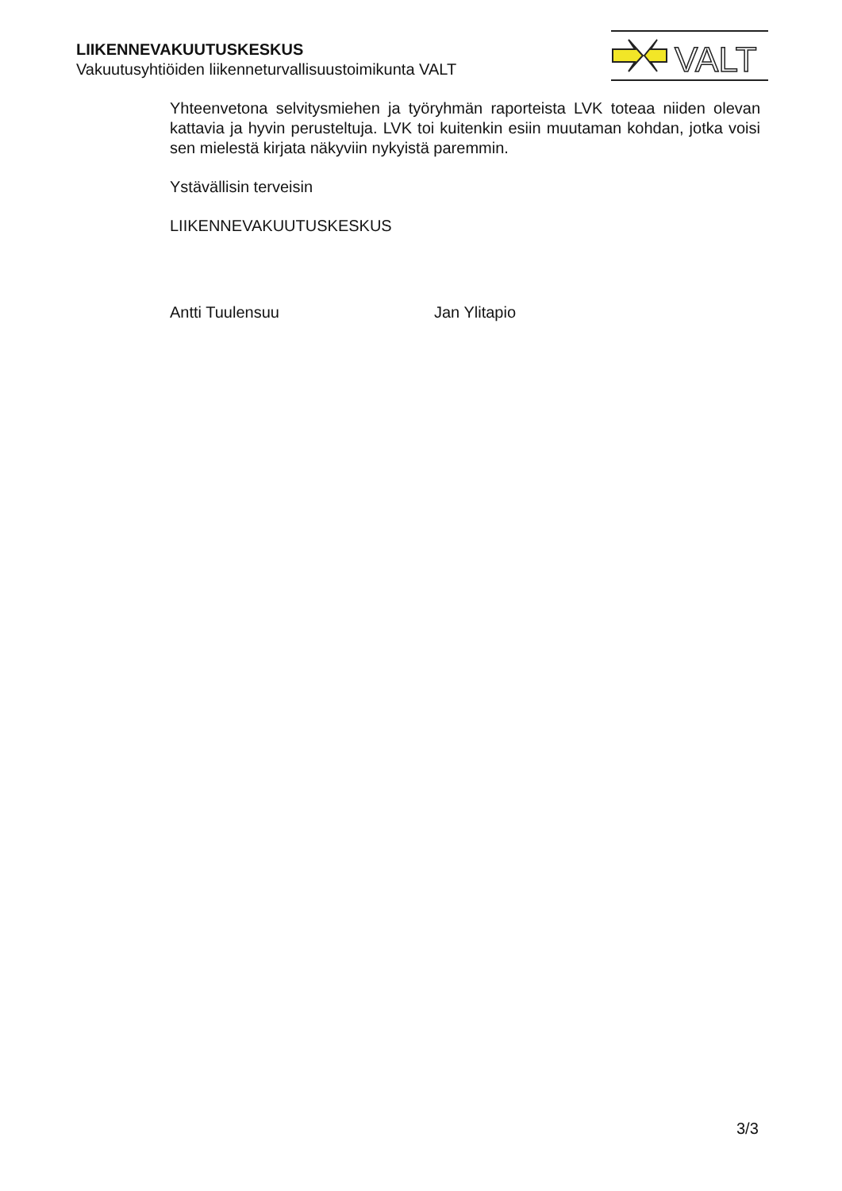LIIKENNEVAKUUTUSKESKUS
Vakuutusyhtiöiden liikenneturvallisuustoimikunta VALT
VALT
Yhteenvetona selvitysmiehen ja työryhmän raporteista LVK toteaa niiden olevan kattavia ja hyvin perusteltuja. LVK toi kuitenkin esiin muutaman kohdan, jotka voisi sen mielestä kirjata näkyviin nykyistä paremmin.
Ystävällisin terveisin
LIIKENNEVAKUUTUSKESKUS
Antti Tuulensuu Jan Ylitapio
3/3